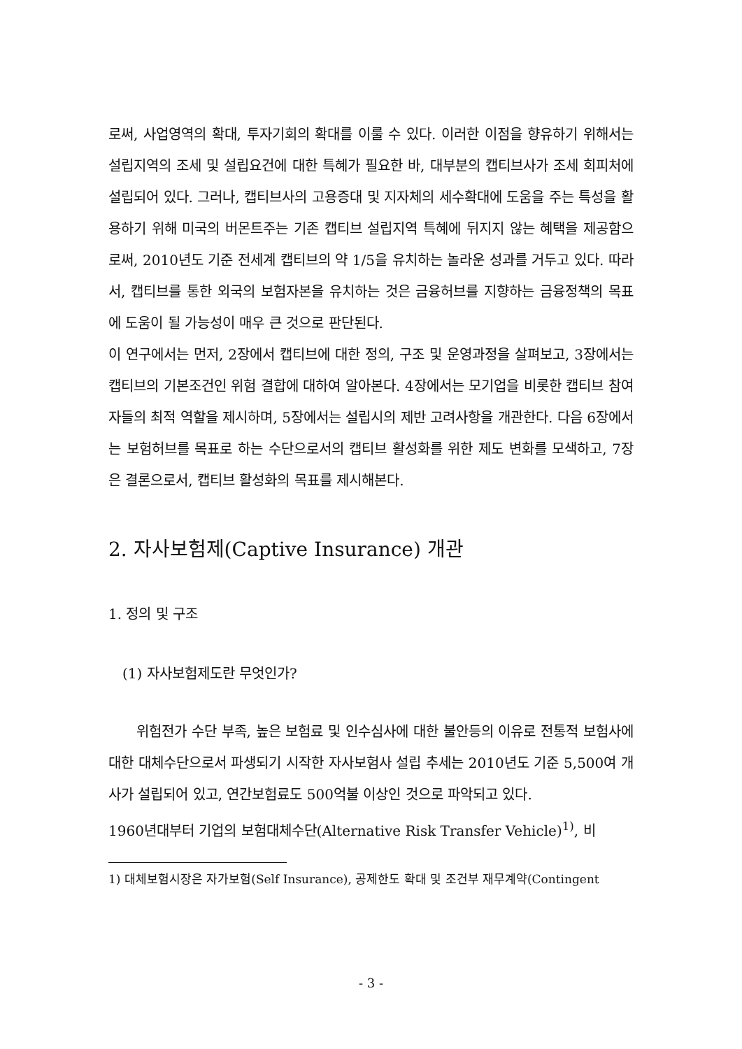로써, 사업영역의 확대, 투자기회의 확대를 이룰 수 있다. 이러한 이점을 향유하기 위해서는 설립지역의 조세 및 설립요건에 대한 특혜가 필요한 바, 대부분의 캡티브사가 조세 회피처에 설립되어 있다. 그러나, 캡티브사의 고용증대 및 지자체의 세수확대에 도움을 주는 특성을 활용하기 위해 미국의 버몬트주는 기존 캡티브 설립지역 특혜에 뒤지지 않는 혜택을 제공함으로써, 2010년도 기준 전세계 캡티브의 약 1/5을 유치하는 놀라운 성과를 거두고 있다. 따라서, 캡티브를 통한 외국의 보험자본을 유치하는 것은 금융허브를 지향하는 금융정책의 목표에 도움이 될 가능성이 매우 큰 것으로 판단된다.
이 연구에서는 먼저, 2장에서 캡티브에 대한 정의, 구조 및 운영과정을 살펴보고, 3장에서는 캡티브의 기본조건인 위험 결합에 대하여 알아본다. 4장에서는 모기업을 비롯한 캡티브 참여자들의 최적 역할을 제시하며, 5장에서는 설립시의 제반 고려사항을 개관한다. 다음 6장에서는 보험허브를 목표로 하는 수단으로서의 캡티브 활성화를 위한 제도 변화를 모색하고, 7장은 결론으로서, 캡티브 활성화의 목표를 제시해본다.
2. 자사보험제(Captive Insurance) 개관
1. 정의 및 구조
(1) 자사보험제도란 무엇인가?
위험전가 수단 부족, 높은 보험료 및 인수심사에 대한 불안등의 이유로 전통적 보험사에 대한 대체수단으로서 파생되기 시작한 자사보험사 설립 추세는 2010년도 기준 5,500여 개사가 설립되어 있고, 연간보험료도 500억불 이상인 것으로 파악되고 있다.
1960년대부터 기업의 보험대체수단(Alternative Risk Transfer Vehicle)<sup>1)</sup>, 비
1) 대체보험시장은 자가보험(Self Insurance), 공제한도 확대 및 조건부 재무계약(Contingent
- 3 -